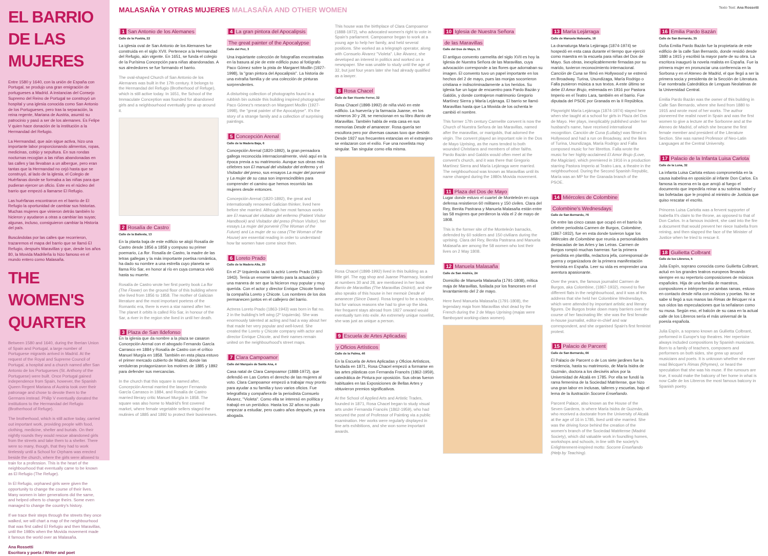EL BARRIO DE LAS MUJERES
Entre 1580 y 1640, con la unión de España con Portugal, se produjo una gran emigración de portugueses a Madrid. A instancias del Consejo Supremo del Reino de Portugal se construyó un hospital y una iglesia conocida como San Antonio de los Portugueses, pero tras la separación, la reina regente, Mariana de Austria, asumió su patrocinio y pasó a ser de los alemanes. Es Felipe V quien hace donación de la institución a la Hermandad del Refugio.
La Hermandad, que aún sigue activa, hizo una importante labor proporcionando alimentos, ropas, medicinas, cobijo y sepultura. En sus rondas nocturnas recogían a las niñas abandonadas en las calles y las llevaban a un albergue, pero eran tantas que la Hermandad no cejó hasta que se construyó, al lado de la iglesia, el Colegio de Huérfanas donde se formaba a las niñas para que pudieran ejercer un oficio. Este es el núcleo del barrio que empezó a llamarse El Refugio.
Las huérfanas encontraron en el barrio de El Refugio la oportunidad de cambiar sus historias. Muchas mujeres que vinieron detrás también lo hicieron y ayudaron a otras a cambiar las suyas; algunas, incluso, consiguieron cambiar la Historia del país.
Buscándolas por las calles que recorrieron, trazaremos el mapa del barrio que se llamó El Refugio, después Maravillas y que, desde los años 80, la Movida Madrileña lo hizo famoso en el mundo entero como Malasaña.
THE WOMEN'S QUARTER
Between 1580 and 1640, during the Iberian Union of Spain and Portugal, a large number of Portuguese migrants arrived in Madrid. At the request of the Royal and Supreme Council of Portugal, a hospital and a church named after San Antonio de los Portugueses (St. Anthony of the Portuguese) were built. Once Portugal gained independence from Spain, however, the Spanish Queen Regent Mariana of Austria took over their patronage and chose to devote them to the Germans instead. Philip V eventually donated the institutions to the Hermandad del Refugio (Brotherhood of Refuge).
The brotherhood, which is still active today, carried out important work, providing people with food, clothing, medicine, shelter and burials. On their nightly rounds they would rescue abandoned girls from the streets and take them to a shelter. There were so many, though, that they had to work tirelessly until a School for Orphans was erected beside the church, where the girls were allowed to train for a profession. This is the heart of the neighbourhood that eventually came to be known as El Refugio (The Refuge).
In El Refugio, orphaned girls were given the opportunity to change the course of their lives. Many women in later generations did the same, and helped others to change theirs. Some even managed to change the country's history.
If we trace their steps through the streets they once walked, we will chart a map of the neighbourhood that was first called El Refugio and then Maravillas, until the 1980s when the Movida movement made it famous the world over as Malasaña.
Ana Rossetti
Escritora y poeta / Writer and poet
MALASAÑA Y OTRAS MUJERES MALASAÑA AND OTHER WOMEN
Texto Text: Ana Rossetti
1 San Antonio de los Alemanes
Calle de la Puebla, 22
La iglesia oval de San Antonio de los Alemanes fue construida en el siglo XVII. Pertenece a la Hermandad del Refugio, aún vigente. En 1651, se funda el colegio de la Purísima Concepción para niñas abandonadas. A sus alrededores se fue formando el barrio.
The oval-shaped Church of San Antonio de los Alemanes was built in the 17th century. It belongs to the Hermandad del Refugio (Brotherhood of Refuge), which is still active today. In 1651, the School of the Immaculate Conception was founded for abandoned girls and a neighbourhood eventually grew up around it.
2 Rosalía de Castro
Calle de la Ballesta, 13
En la planta baja de este edificio se alojó Rosalía de Castro desde 1856 a 1858 y compuso su primer poemario, La flor. Rosalía de Castro, la madre de las letras gallegas y la más importante poetisa romántica, ha dado su nombre a una estrella cuyo planeta se llama Río Sar, en honor al río en cuya comarca vivió hasta su muerte.
Rosalía de Castro wrote her first poetry book La flor (The Flower) on the ground floor of this building where she lived from 1856 to 1858. The mother of Galician literature and the most important poetess of the Romantic era, there is even a star named after her. The planet it orbits is called Río Sar, in honour of the Sar, a river in the region she lived in until her death.
3 Plaza de San Ildefonso
En la iglesia que da nombre a la plaza se casaron Concepción Arenal con el abogado Fernando García Carrasco en 1884 y Rosalía de Castro con el crítico Manuel Murgía en 1858. También en esta plaza estuvo el primer mercado cubierto de Madrid, donde las verduleras protagonizaron los motines de 1885 y 1892 para defender sus mercancías.
In the church that this square is named after, Concepción Arenal married the lawyer Fernando García Carrasco in 1884, and Rosalía de Castro married literary critic Manuel Murgía in 1858. The square was also home to Madrid's first covered market, where female vegetable sellers staged the mutinies of 1885 and 1892 to protect their businesses.
4 La gran pintora del Apocalipsis
The great painter of the Apocalypse
Calle del Pez, 3
Una inquietante colección de fotografías encontradas en la basura al pie de este edificio puso al fotógrafo Paco Gómez sobre la pista de Margaret Modlin (1927-1998), la "gran pintora del Apocalipsis". La historia de una extraña familia y de una colección de pinturas sorprendentes.
A disturbing collection of photographs found in a rubbish bin outside this building inspired photographer Paco Gómez's research on Margaret Modlin (1927-1998), the "great painter of the Apocalypse". It's the story of a strange family and a collection of surprising paintings.
5 Concepción Arenal
Calle de la Madera Baja, 6
Concepción Arenal (1820-1892), la gran pensadora gallega reconocida internacionalmente, vivió aquí en la época previa a su matrimonio. Aunque sus obras más célebres son El manual del visitador del enfermo y el Visitador del preso, sus ensayos La mujer del porvenir y La mujer de su casa son imprescindibles para comprender el camino que hemos recorrido las mujeres desde entonces.
Concepción Arenal (1820-1892), the great and internationally renowned Galician thinker, lived here before she married. Although her most famous works are El manual del visitador del enfermo (Patient Visitor Handbook) and Visitador del preso (Prison Visitor), her essays La mujer del porvenir (The Woman of the Future) and La mujer de su casa (The Woman of the House) are essential reading in order to understand how far women have come since then.
6 Loreto Prado
Calle de la Madera Alta, 20
En el 2º Izquierda nació la actriz Loreto Prado (1863-1943). Tenía un enorme talento para la actuación y una manera de ser que la hicieron muy popular y muy querida. Con el actor y director Enrique Chicote formó la compañía Loreto y Chicote. Los nombres de los dos permanecen juntos en el callejero del barrio.
Actress Loreto Prado (1863-1943) was born in flat no. 2 in the building's left wing (2º Izquierda). She was enormously talented at acting and had a way about her that made her very popular and well-loved. She created the Loreto y Chicote company with actor and director Enrique Chicote, and their names remain united on the neighbourhood's street maps.
7 Clara Campoamor
Calle del Marqués de Santa Ana, 4
Casa natal de Clara Campoamor (1888-1972), que defendió en Las Cortes el derecho de las mujeres al voto. Clara Campoamor empezó a trabajar muy pronto para ayudar a su familia y tuvo varios oficios. Fue telegrafista y compañera de la periodista Consuelo Álvarez, "Violeta". Como ella se interesó en política y trabajó en un periódico. Hasta los 32 años no pudo empezar a estudiar, pero cuatro años después, ya era abogada.
This house was the birthplace of Clara Campoamor (1888-1972), who advocated women's right to vote in Spain's parliament. Campoamor began to work at a young age to help her family, and held several positions. She worked as a telegraph operator, along with Consuelo Álvarez "Violeta". Like Álvarez, she developed an interest in politics and worked on a newspaper. She was unable to study until the age of 32, but just four years later she had already qualified as a lawyer.
8 Rosa Chacel
Calle de San Vicente Ferrer, 32
Rosa Chacel (1898-1992) de niña vivió en este edificio. La huevería y la farmacia Juanse, en los números 30 y 28, se mencionan en su libro Barrio de Maravillas. También habla de esta casa en sus memorias Desde el amanecer. Rosa quería ser escultora pero por diversas causas tuvo que desistir. Desde 1927 sus frecuentes estancias en el extranjero se enlazaron con el exilio. Fue una novelista muy singular. Tan singular como ella misma.
Rosa Chacel (1898-1992) lived in this building as a little girl. The egg shop and Juanse Pharmacy, located at numbers 30 and 28, are mentioned in her book Barrio de Maravillas (The Maravillas District), and she also speaks of this house in her memoir Desde el amanecer (Since Dawn). Rosa longed to be a sculptor, but for various reasons she had to give up the idea. Her frequent stays abroad from 1927 onward would eventually turn into exile. An extremely unique novelist, she was just as unique a person.
9 Escuela de Artes Aplicadas
y Oficios Artísticos
Calle de la Palma, 46
En la Escuela de Artes Aplicadas y Oficios Artísticos, fundada en 1871, Rosa Chacel empezó a formarse en las artes plásticas con Fernanda Francés (1862-1959), catedrática de Pintura por oposición. Sus obras fueron habituales en las Exposiciones de Bellas Artes y obtuvieron premios significativos.
At the School of Applied Arts and Artistic Trades, founded in 1871, Rosa Chacel began to study visual arts under Fernanda Francés (1862-1959), who had secured the post of Professor of Painting via a public examination. Her works were regularly displayed in fine arts exhibitions, and she won some important awards.
10 Iglesia de Nuestra Señora
de las Maravillas
Calle del Dos de Mayo, 11
El antiguo convento carmelita del siglo XVII es hoy la Iglesia de Nuestra Señora de las Maravillas, cuya advocación corresponde a las flores que adornaban su imagen. El convento tuvo un papel importante en los hechos del 2 de mayo, pues las monjas socorrieron cristiana e indiscriminadamente a los heridos. Su iglesia fue un lugar de encuentro para Pardo Bazán y Galdós, y donde contrajeron matrimonio Gregorio Martínez Sierra y María Lejárraga. El barrio se llamó Maravillas hasta que La Movida de los ochenta le cambió el nombre.
This former 17th century Carmelite convent is now the Church of Nuestra Señora de las Maravillas, named after the maravillas, or marigolds, that adorned the virgin. The convent played an important role in the Dos de Mayo Uprising, as the nuns tended to both wounded Christians and members of other faiths. Pardo Bazán and Galdós would often meet at the convent's church, and it was there that Gregorio Martínez Sierra and María Lejárraga were married. The neighbourhood was known as Maravillas until its name changed during the 1980s Movida movement.
11 Plaza del Dos de Mayo
Lugar donde estuvo el cuartel de Monteleón en cuya defensa resistieron 60 militares y 150 civiles. Clara del Rey, Benita Pastrana y Manuela Malasaña están entre las 58 mujeres que perdieron la vida el 2 de mayo de 1808.
This is the former site of the Monteleón barracks, defended by 60 soldiers and 150 civilians during the uprising. Clara del Rey, Benita Pastrana and Manuela Malasaña are among the 58 women who lost their lives on 2 May 1808.
12 Manuela Malasaña
Calle de San Andrés, 24
Domicilio de Manuela Malasaña (1791-1808), mítica maja de Maravillas, fusilada por los franceses en el levantamiento del 2 de mayo.
Here lived Manuela Malasaña (1791-1808), the legendary maja from Maravillas shot dead by the French during the 2 de Mayo Uprising (majas were flamboyant working-class women).
13 María Lejárraga
Calle de Manuela Malasaña, 18
La dramaturga María Lejárraga (1874-1974) se hospedó en esta casa durante el tiempo que ejerció como maestra en la escuela para niñas del Dos de Mayo. Sus obras, inexplicablemente firmadas por su marido, tuvieron reconocimiento internacional. Canción de Cuna se filmó en Hollywood y se estrenó en Broadway. Turina, Usundizaga, María Rodrigo o Falla pusieron música a sus textos. A este último se debe El Amor Brujo, estrenada en 1916 por Pastora Imperio en el Teatro Lara, también en el barrio. Fue diputada del PSOE por Granada en la II República.
Playwright María Lejárraga (1874-1974) stayed here when she taught at a school for girls in Plaza del Dos de Mayo. Her plays, inexplicably published under her husband's name, have received international recognition. Canción de Cuna (Lullaby) was filmed in Hollywood and had a run on Broadway, and the likes of Turina, Usundizaga, María Rodrigo and Falla composed music for her librettos. Falla wrote the music for her highly-acclaimed El Amor Brujo (Love, the Magician), which premiered in 1916 in a production starring Pastora Imperio at Teatro Lara, a theatre in the neighbourhood. During the Second Spanish Republic, María was an MP for the Granada branch of the PSOE.
14 Miércoles de Colombine
Colombine's Wednesdays
Calle de San Bernardo, 76
De entre las cinco casas que ocupó en el barrio la célebre periodista Carmen de Burgos, Colombine, (1867-1932), fue en esta donde tuvieron lugar los Miércoles de Colombine que reunía a personalidades destacadas de las Artes y las Letras. Carmen de Burgos rompió muchas barreras: fue la primera periodista en plantilla, redactora jefa, corresponsal de guerra y organizadora de la primera manifestación feminista en España. Leer su vida es emprender una aventura apasionante.
Over the years, the famous journalist Carmen de Burgos, aka Colombine, (1867-1932), moved to five different flats in the neighbourhood, and it was at this address that she held her Colombine Wednesdays, which were attended by important artistic and literary figures. De Burgos broke down many barriers over the course of her fascinating life: she was the first female in-house journalist, editor-in-chief and war correspondent, and she organised Spain's first feminist protest.
15 Palacio de Parcent
Calle de San Bernardo, 66
El Palacio de Parcent o de Los siete jardines fue la residencia, hasta su matrimonio, de María Isidra de Guzmán, doctora a los dieciséis años por la Universidad de Alcalá en 1785. Por ella se fundó la rama femenina de la Sociedad Matritense, que hizo una gran labor en inclusas, talleres y escuelas, bajo el lema de la ilustración Socorre Enseñando.
Parcent Palace, also known as the House of the Seven Gardens, is where María Isidra de Guzmán, who received a doctorate from the University of Alcalá at the age of 16 in 1785, lived until she married. She was the driving force behind the creation of the women's branch of the Sociedad Matritense (Madrid Society), which did valuable work in foundling homes, workshops and schools, in line with the society's Enlightenment-inspired motto: Socorre Enseñando (Help by Teaching).
16 Emilia Pardo Bazán
Calle de San Bernardo, 35
Doña Emilia Pardo Bazán fue la propietaria de este edificio de la calle San Bernardo, donde residió desde 1880 a 1915 y escribió la mayor parte de su obra. La escritora inauguró la novela realista en España. Fue la primera mujer en pronunciar una conferencia en la Sorbona y en el Ateneo de Madrid, el que llegó a ser la primera socia y presidenta de la Sección de Literatura. Fue nombrada Catedrática de Lenguas Neolatinas de la Universidad Central.
Emilia Pardo Bazán was the owner of this building in Calle San Bernardo, where she lived from 1880 to 1915 and wrote most of her works. The author pioneered the realist novel in Spain and was the first women to give a lecture at the Sorbonne and at the Ateneo de Madrid, of which she became the first female member and president of the Literature Section. She was named Professor of Neo-Latin Languages at the Central University.
17 Palacio de la Infanta Luisa Carlota
Calle de la Luna, 32
La infanta Luisa Carlota estuvo comprometida en la causa isabelina en oposición al infante Don Carlos. Es famosa la escena en la que arrojó al fuego el documento que impediría reinar a su sobrina Isabel y las bofetadas que le propinó al ministro de Justicia que quiso rescatar el escrito.
Princess Luisa Carlotta was a fervent supporter of Isabella II's claim to the throne, as opposed to that of Don Carlos. In a famous incident, she cast into the fire a document that would prevent her niece Isabella from reining, and then slapped the face of the Minister of Justice when he tried to rescue it.
18 Guilietta Colbrant
Calle de los Libreros, 5
Julia Espín, soprano conocida como Guilietta Colbrant, actuó en los grandes teatros europeos llevando siempre en su repertorio composiciones de músicos españoles. Hija de una familia de maestros, compositores e intérpretes por ambas ramas, estuvo en contacto desde niña con músicos y poetas. No se sabe si llegó a sus manos las Rimas de Bécquer ni a sus oídos las especulaciones que la señalaron como su musa. Según eso, el balcón de su casa en la actual calle de los Libreros sería el más universal de la poesía española.
Julia Espín, a soprano known as Guilietta Colbrant, performed in Europe's top theatres. Her repertoire always included compositions by Spanish musicians. Born to a family of teachers, composers and performers on both sides, she grew up around musicians and poets. It is unknown whether she ever read Bécquer's Rimas (Rhymes), or heard the speculation that she was his muse. If the rumours are true, it would make the balcony of her home in what is now Calle de los Libreros the most famous balcony in Spanish poetry.